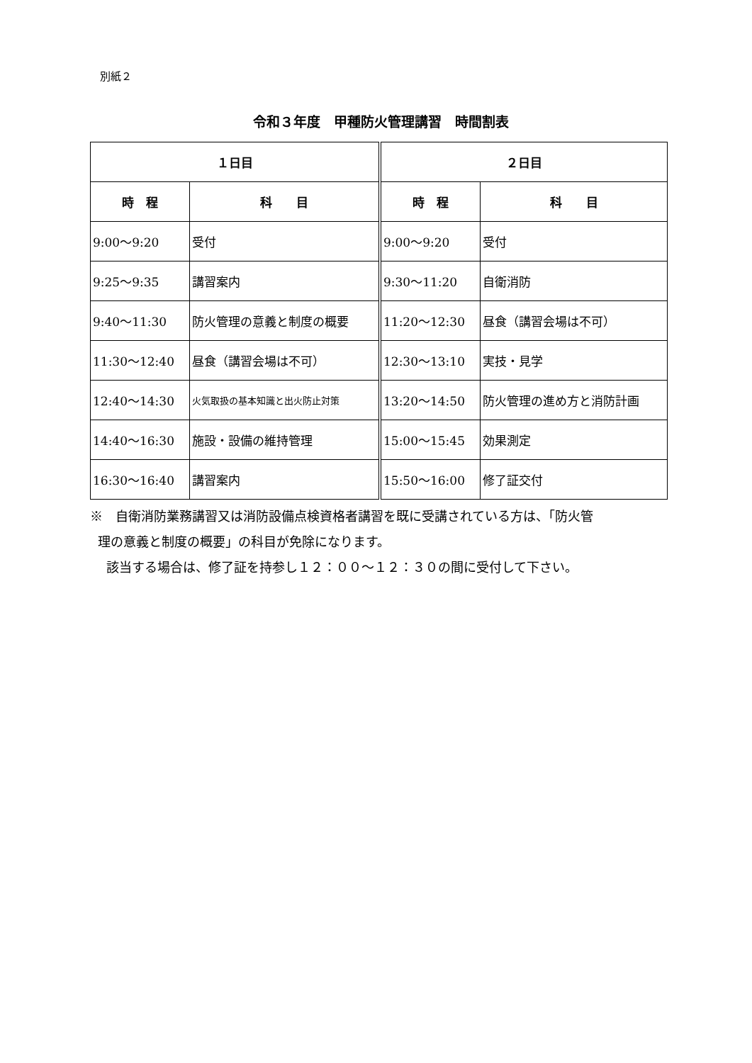別紙２
令和３年度　甲種防火管理講習　時間割表
| １日目 | | ２日目 | |
| --- | --- | --- | --- |
| 時 程 | 科 目 | 時 程 | 科 目 |
| 9:00〜9:20 | 受付 | 9:00〜9:20 | 受付 |
| 9:25〜9:35 | 講習案内 | 9:30〜11:20 | 自衛消防 |
| 9:40〜11:30 | 防火管理の意義と制度の概要 | 11:20〜12:30 | 昼食（講習会場は不可） |
| 11:30〜12:40 | 昼食（講習会場は不可） | 12:30〜13:10 | 実技・見学 |
| 12:40〜14:30 | 火気取扱の基本知識と出火防止対策 | 13:20〜14:50 | 防火管理の進め方と消防計画 |
| 14:40〜16:30 | 施設・設備の維持管理 | 15:00〜15:45 | 効果測定 |
| 16:30〜16:40 | 講習案内 | 15:50〜16:00 | 修了証交付 |
※　自衛消防業務講習又は消防設備点検資格者講習を既に受講されている方は、「防火管
理の意義と制度の概要」の科目が免除になります。
該当する場合は、修了証を持参し１２：００〜１２：３０の間に受付して下さい。